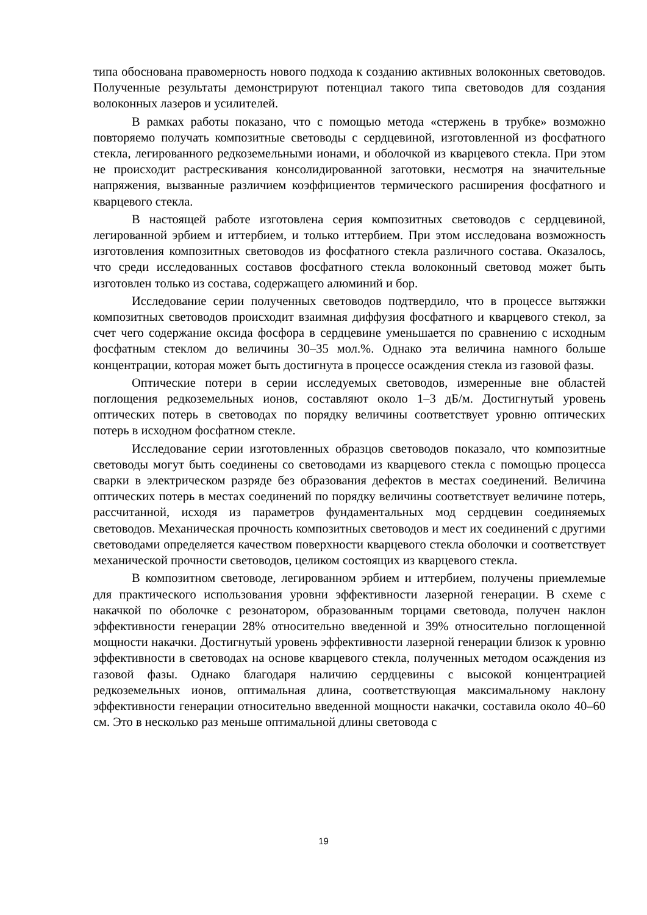типа обоснована правомерность нового подхода к созданию активных волоконных световодов. Полученные результаты демонстрируют потенциал такого типа световодов для создания волоконных лазеров и усилителей.
В рамках работы показано, что с помощью метода «стержень в трубке» возможно повторяемо получать композитные световоды с сердцевиной, изготовленной из фосфатного стекла, легированного редкоземельными ионами, и оболочкой из кварцевого стекла. При этом не происходит растрескивания консолидированной заготовки, несмотря на значительные напряжения, вызванные различием коэффициентов термического расширения фосфатного и кварцевого стекла.
В настоящей работе изготовлена серия композитных световодов с сердцевиной, легированной эрбием и иттербием, и только иттербием. При этом исследована возможность изготовления композитных световодов из фосфатного стекла различного состава. Оказалось, что среди исследованных составов фосфатного стекла волоконный световод может быть изготовлен только из состава, содержащего алюминий и бор.
Исследование серии полученных световодов подтвердило, что в процессе вытяжки композитных световодов происходит взаимная диффузия фосфатного и кварцевого стекол, за счет чего содержание оксида фосфора в сердцевине уменьшается по сравнению с исходным фосфатным стеклом до величины 30–35 мол.%. Однако эта величина намного больше концентрации, которая может быть достигнута в процессе осаждения стекла из газовой фазы.
Оптические потери в серии исследуемых световодов, измеренные вне областей поглощения редкоземельных ионов, составляют около 1–3 дБ/м. Достигнутый уровень оптических потерь в световодах по порядку величины соответствует уровню оптических потерь в исходном фосфатном стекле.
Исследование серии изготовленных образцов световодов показало, что композитные световоды могут быть соединены со световодами из кварцевого стекла с помощью процесса сварки в электрическом разряде без образования дефектов в местах соединений. Величина оптических потерь в местах соединений по порядку величины соответствует величине потерь, рассчитанной, исходя из параметров фундаментальных мод сердцевин соединяемых световодов. Механическая прочность композитных световодов и мест их соединений с другими световодами определяется качеством поверхности кварцевого стекла оболочки и соответствует механической прочности световодов, целиком состоящих из кварцевого стекла.
В композитном световоде, легированном эрбием и иттербием, получены приемлемые для практического использования уровни эффективности лазерной генерации. В схеме с накачкой по оболочке с резонатором, образованным торцами световода, получен наклон эффективности генерации 28% относительно введенной и 39% относительно поглощенной мощности накачки. Достигнутый уровень эффективности лазерной генерации близок к уровню эффективности в световодах на основе кварцевого стекла, полученных методом осаждения из газовой фазы. Однако благодаря наличию сердцевины с высокой концентрацией редкоземельных ионов, оптимальная длина, соответствующая максимальному наклону эффективности генерации относительно введенной мощности накачки, составила около 40–60 см. Это в несколько раз меньше оптимальной длины световода с
19